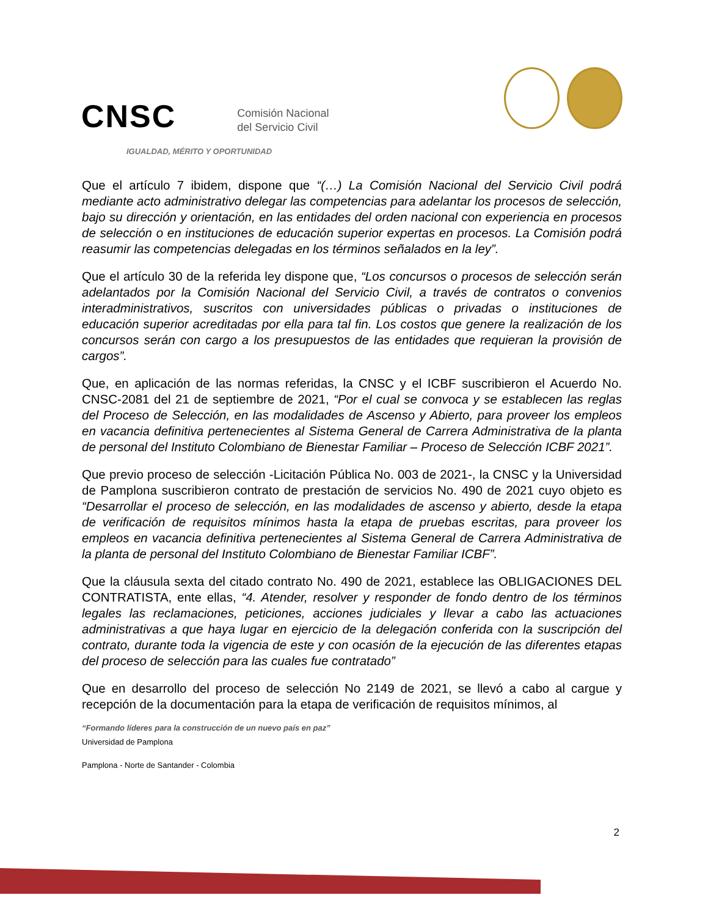CNSC Comisión Nacional
del Servicio Civil
IGUALDAD, MÉRITO Y OPORTUNIDAD
Que el artículo 7 ibidem, dispone que “(…) La Comisión Nacional del Servicio Civil podrá mediante acto administrativo delegar las competencias para adelantar los procesos de selección, bajo su dirección y orientación, en las entidades del orden nacional con experiencia en procesos de selección o en instituciones de educación superior expertas en procesos. La Comisión podrá reasumir las competencias delegadas en los términos señalados en la ley”.
Que el artículo 30 de la referida ley dispone que, “Los concursos o procesos de selección serán adelantados por la Comisión Nacional del Servicio Civil, a través de contratos o convenios interadministrativos, suscritos con universidades públicas o privadas o instituciones de educación superior acreditadas por ella para tal fin. Los costos que genere la realización de los concursos serán con cargo a los presupuestos de las entidades que requieran la provisión de cargos”.
Que, en aplicación de las normas referidas, la CNSC y el ICBF suscribieron el Acuerdo No. CNSC-2081 del 21 de septiembre de 2021, “Por el cual se convoca y se establecen las reglas del Proceso de Selección, en las modalidades de Ascenso y Abierto, para proveer los empleos en vacancia definitiva pertenecientes al Sistema General de Carrera Administrativa de la planta de personal del Instituto Colombiano de Bienestar Familiar – Proceso de Selección ICBF 2021”.
Que previo proceso de selección -Licitación Pública No. 003 de 2021-, la CNSC y la Universidad de Pamplona suscribieron contrato de prestación de servicios No. 490 de 2021 cuyo objeto es “Desarrollar el proceso de selección, en las modalidades de ascenso y abierto, desde la etapa de verificación de requisitos mínimos hasta la etapa de pruebas escritas, para proveer los empleos en vacancia definitiva pertenecientes al Sistema General de Carrera Administrativa de la planta de personal del Instituto Colombiano de Bienestar Familiar ICBF”.
Que la cláusula sexta del citado contrato No. 490 de 2021, establece las OBLIGACIONES DEL CONTRATISTA, ente ellas, “4. Atender, resolver y responder de fondo dentro de los términos legales las reclamaciones, peticiones, acciones judiciales y llevar a cabo las actuaciones administrativas a que haya lugar en ejercicio de la delegación conferida con la suscripción del contrato, durante toda la vigencia de este y con ocasión de la ejecución de las diferentes etapas del proceso de selección para las cuales fue contratado”
Que en desarrollo del proceso de selección No 2149 de 2021, se llevó a cabo al cargue y recepción de la documentación para la etapa de verificación de requisitos mínimos, al
“Formando líderes para la construcción de un nuevo país en paz”
Universidad de Pamplona
Pamplona - Norte de Santander - Colombia
2